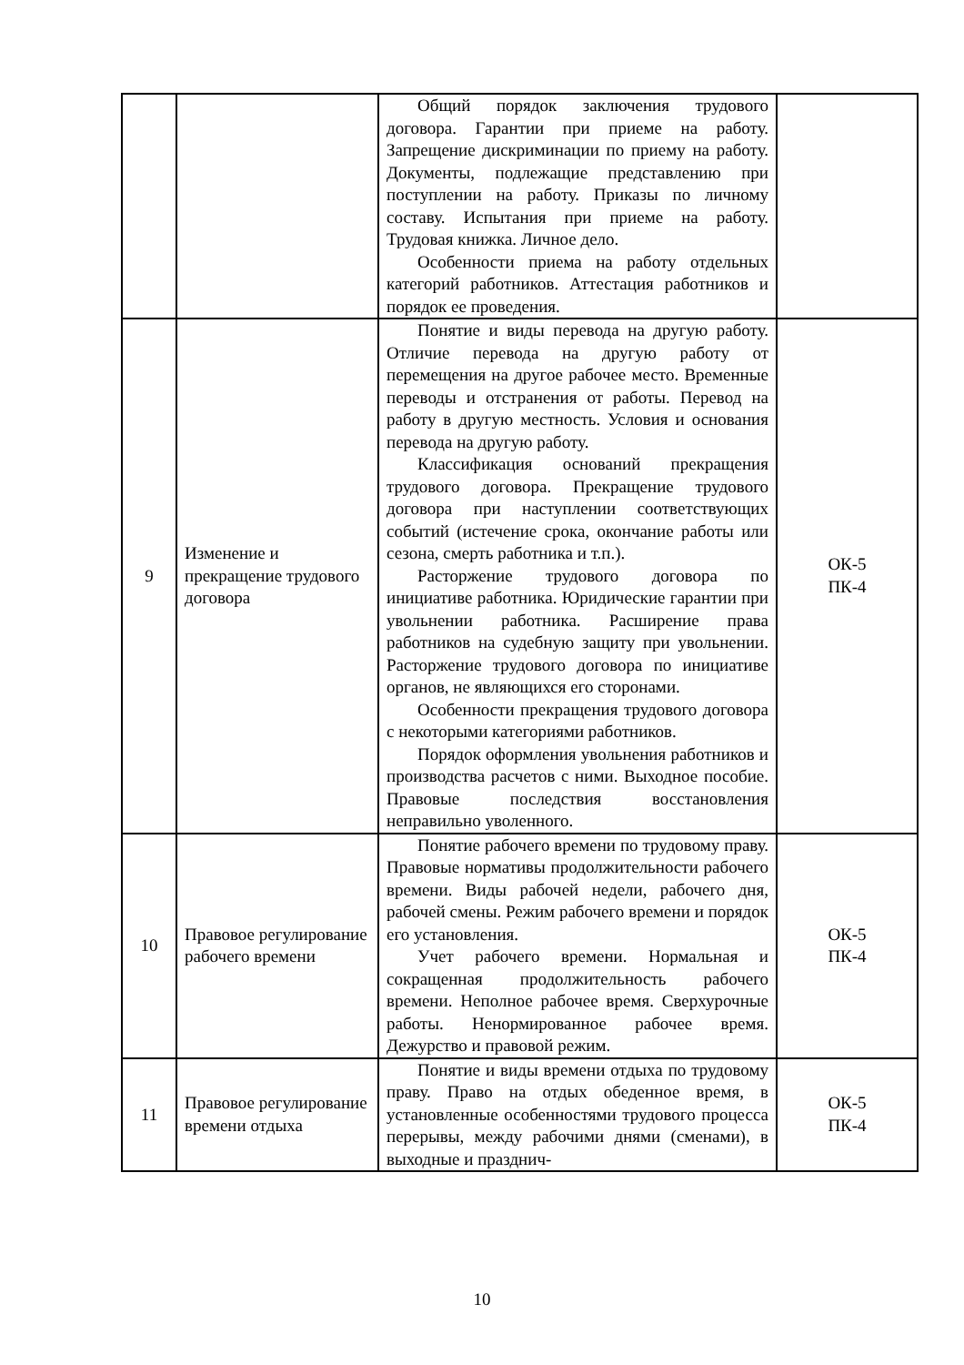| | | Общий порядок заключения трудового договора. Гарантии при приеме на работу. Запрещение дискриминации по приему на работу. Документы, подлежащие представлению при поступлении на работу. Приказы по личному составу. Испытания при приеме на работу. Трудовая книжка. Личное дело. Особенности приема на работу отдельных категорий работников. Аттестация работников и порядок ее проведения. | |
| 9 | Изменение и прекращение трудового договора | Понятие и виды перевода на другую работу. Отличие перевода на другую работу от перемещения на другое рабочее место. Временные переводы и отстранения от работы. Перевод на работу в другую местность. Условия и основания перевода на другую работу. Классификация оснований прекращения трудового договора. Прекращение трудового договора при наступлении соответствующих событий (истечение срока, окончание работы или сезона, смерть работника и т.п.). Расторжение трудового договора по инициативе работника. Юридические гарантии при увольнении работника. Расширение права работников на судебную защиту при увольнении. Расторжение трудового договора по инициативе органов, не являющихся его сторонами. Особенности прекращения трудового договора с некоторыми категориями работников. Порядок оформления увольнения работников и производства расчетов с ними. Выходное пособие. Правовые последствия восстановления неправильно уволенного. | ОК-5 ПК-4 |
| 10 | Правовое регулирование рабочего времени | Понятие рабочего времени по трудовому праву. Правовые нормативы продолжительности рабочего времени. Виды рабочей недели, рабочего дня, рабочей смены. Режим рабочего времени и порядок его установления. Учет рабочего времени. Нормальная и сокращенная продолжительность рабочего времени. Неполное рабочее время. Сверхурочные работы. Ненормированное рабочее время. Дежурство и правовой режим. | ОК-5 ПК-4 |
| 11 | Правовое регулирование времени отдыха | Понятие и виды времени отдыха по трудовому праву. Право на отдых обеденное время, в установленные особенностями трудового процесса перерывы, между рабочими днями (сменами), в выходные и празднич- | ОК-5 ПК-4 |
10